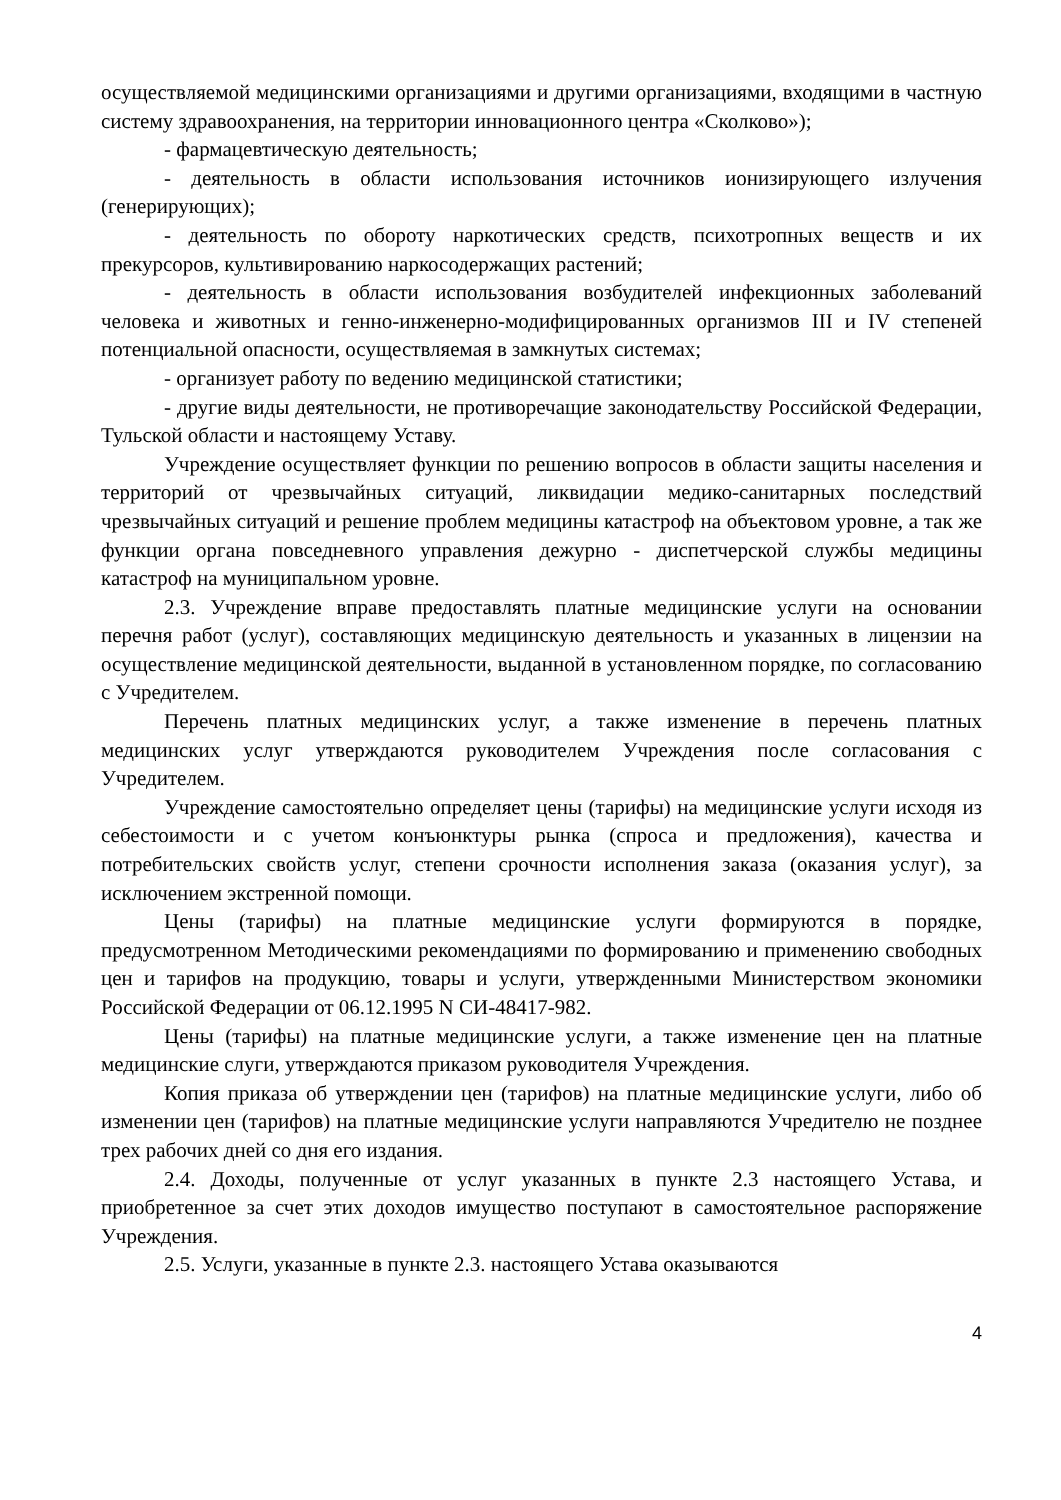осуществляемой медицинскими организациями и другими организациями, входящими в частную систему здравоохранения, на территории инновационного центра «Сколково»);
- фармацевтическую деятельность;
- деятельность в области использования источников ионизирующего излучения (генерирующих);
- деятельность по обороту наркотических средств, психотропных веществ и их прекурсоров, культивированию наркосодержащих растений;
- деятельность в области использования возбудителей инфекционных заболеваний человека и животных и генно-инженерно-модифицированных организмов III и IV степеней потенциальной опасности, осуществляемая в замкнутых системах;
- организует работу по ведению медицинской статистики;
- другие виды деятельности, не противоречащие законодательству Российской Федерации, Тульской области и настоящему Уставу.
Учреждение осуществляет функции по решению вопросов в области защиты населения и территорий от чрезвычайных ситуаций, ликвидации медико-санитарных последствий чрезвычайных ситуаций и решение проблем медицины катастроф на объектовом уровне, а так же функции органа повседневного управления дежурно - диспетчерской службы медицины катастроф на муниципальном уровне.
2.3. Учреждение вправе предоставлять платные медицинские услуги на основании перечня работ (услуг), составляющих медицинскую деятельность и указанных в лицензии на осуществление медицинской деятельности, выданной в установленном порядке, по согласованию с Учредителем.
Перечень платных медицинских услуг, а также изменение в перечень платных медицинских услуг утверждаются руководителем Учреждения после согласования с Учредителем.
Учреждение самостоятельно определяет цены (тарифы) на медицинские услуги исходя из себестоимости и с учетом конъюнктуры рынка (спроса и предложения), качества и потребительских свойств услуг, степени срочности исполнения заказа (оказания услуг), за исключением экстренной помощи.
Цены (тарифы) на платные медицинские услуги формируются в порядке, предусмотренном Методическими рекомендациями по формированию и применению свободных цен и тарифов на продукцию, товары и услуги, утвержденными Министерством экономики Российской Федерации от 06.12.1995 N СИ-48417-982.
Цены (тарифы) на платные медицинские услуги, а также изменение цен на платные медицинские слуги, утверждаются приказом руководителя Учреждения.
Копия приказа об утверждении цен (тарифов) на платные медицинские услуги, либо об изменении цен (тарифов) на платные медицинские услуги направляются Учредителю не позднее трех рабочих дней со дня его издания.
2.4. Доходы, полученные от услуг указанных в пункте 2.3 настоящего Устава, и приобретенное за счет этих доходов имущество поступают в самостоятельное распоряжение Учреждения.
2.5. Услуги, указанные в пункте 2.3. настоящего Устава оказываются
4